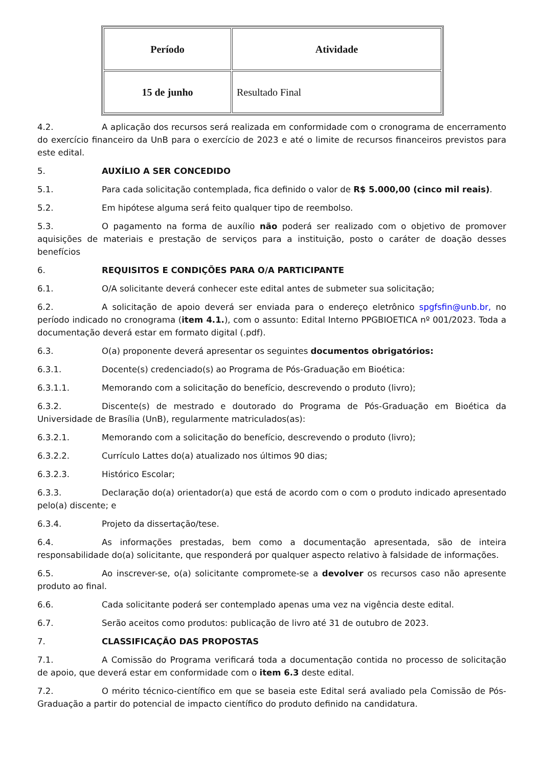| Período | Atividade |
| --- | --- |
| 15 de junho | Resultado Final |
4.2. A aplicação dos recursos será realizada em conformidade com o cronograma de encerramento do exercício financeiro da UnB para o exercício de 2023 e até o limite de recursos financeiros previstos para este edital.
5. AUXÍLIO A SER CONCEDIDO
5.1. Para cada solicitação contemplada, fica definido o valor de R$ 5.000,00 (cinco mil reais).
5.2. Em hipótese alguma será feito qualquer tipo de reembolso.
5.3. O pagamento na forma de auxílio não poderá ser realizado com o objetivo de promover aquisições de materiais e prestação de serviços para a instituição, posto o caráter de doação desses benefícios
6. REQUISITOS E CONDIÇÕES PARA O/A PARTICIPANTE
6.1. O/A solicitante deverá conhecer este edital antes de submeter sua solicitação;
6.2. A solicitação de apoio deverá ser enviada para o endereço eletrônico spgfsfin@unb.br, no período indicado no cronograma (item 4.1.), com o assunto: Edital Interno PPGBIOETICA nº 001/2023. Toda a documentação deverá estar em formato digital (.pdf).
6.3. O(a) proponente deverá apresentar os seguintes documentos obrigatórios:
6.3.1. Docente(s) credenciado(s) ao Programa de Pós-Graduação em Bioética:
6.3.1.1. Memorando com a solicitação do benefício, descrevendo o produto (livro);
6.3.2. Discente(s) de mestrado e doutorado do Programa de Pós-Graduação em Bioética da Universidade de Brasília (UnB), regularmente matriculados(as):
6.3.2.1. Memorando com a solicitação do benefício, descrevendo o produto (livro);
6.3.2.2. Currículo Lattes do(a) atualizado nos últimos 90 dias;
6.3.2.3. Histórico Escolar;
6.3.3. Declaração do(a) orientador(a) que está de acordo com o com o produto indicado apresentado pelo(a) discente; e
6.3.4. Projeto da dissertação/tese.
6.4. As informações prestadas, bem como a documentação apresentada, são de inteira responsabilidade do(a) solicitante, que responderá por qualquer aspecto relativo à falsidade de informações.
6.5. Ao inscrever-se, o(a) solicitante compromete-se a devolver os recursos caso não apresente produto ao final.
6.6. Cada solicitante poderá ser contemplado apenas uma vez na vigência deste edital.
6.7. Serão aceitos como produtos: publicação de livro até 31 de outubro de 2023.
7. CLASSIFICAÇÃO DAS PROPOSTAS
7.1. A Comissão do Programa verificará toda a documentação contida no processo de solicitação de apoio, que deverá estar em conformidade com o item 6.3 deste edital.
7.2. O mérito técnico-científico em que se baseia este Edital será avaliado pela Comissão de Pós-Graduação a partir do potencial de impacto científico do produto definido na candidatura.